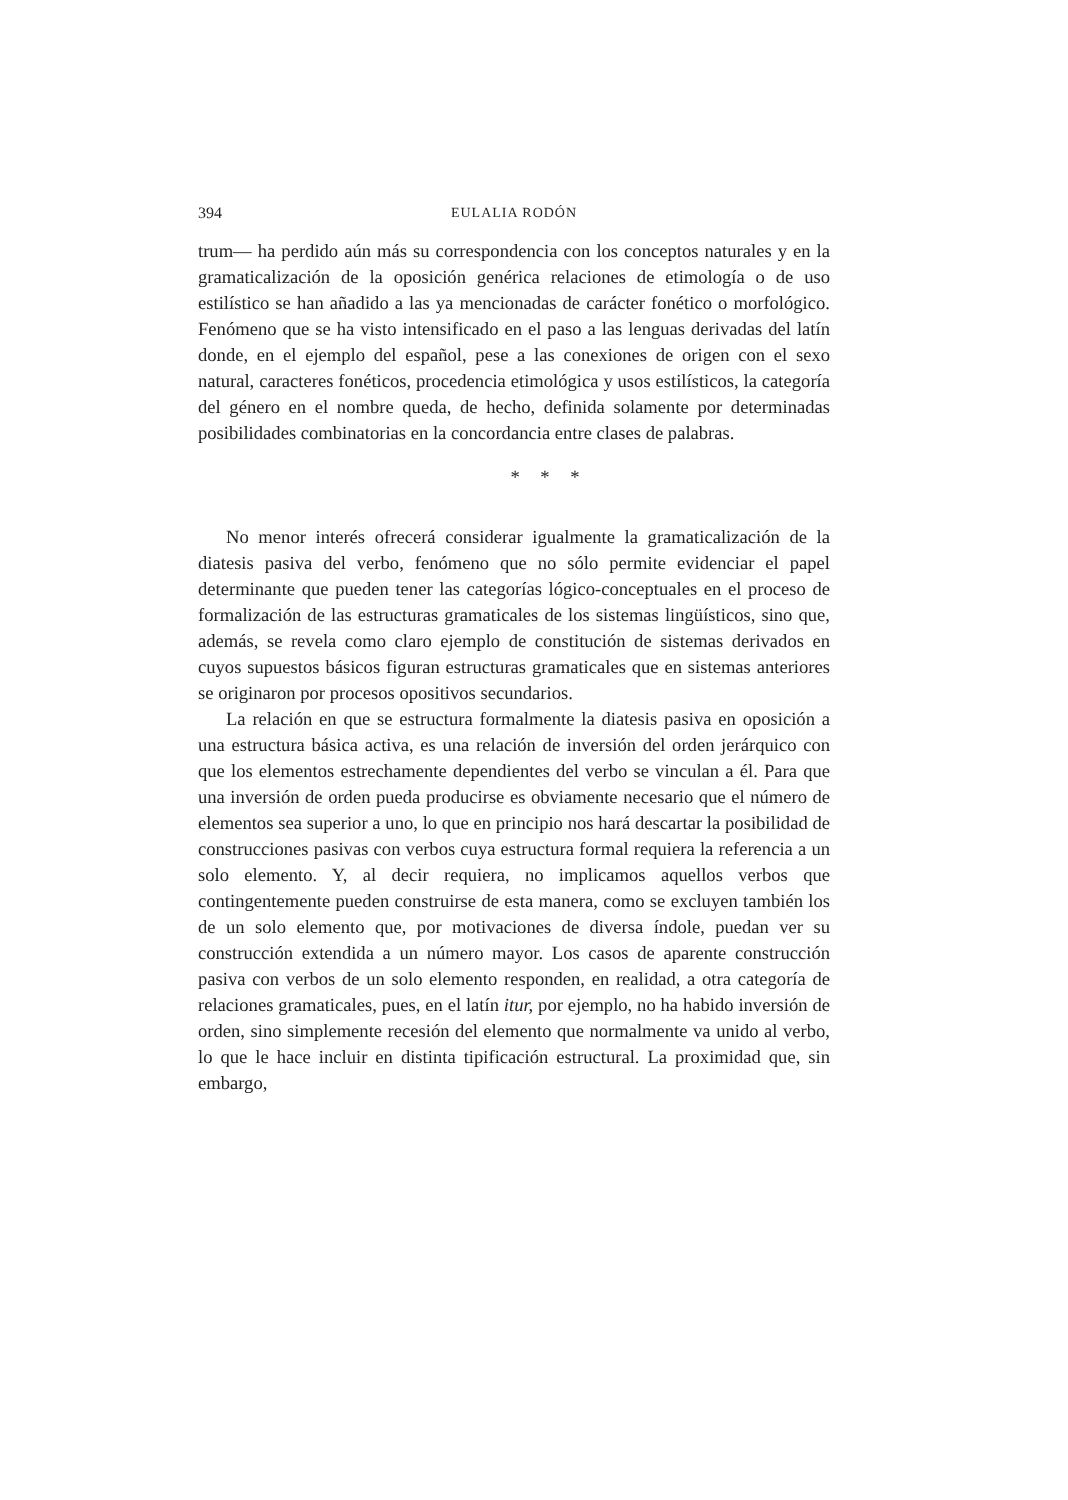394 EULALIA RODÓN
trum— ha perdido aún más su correspondencia con los conceptos naturales y en la gramaticalización de la oposición genérica relaciones de etimología o de uso estilístico se han añadido a las ya mencionadas de carácter fonético o morfológico. Fenómeno que se ha visto intensificado en el paso a las lenguas derivadas del latín donde, en el ejemplo del español, pese a las conexiones de origen con el sexo natural, caracteres fonéticos, procedencia etimológica y usos estilísticos, la categoría del género en el nombre queda, de hecho, definida solamente por determinadas posibilidades combinatorias en la concordancia entre clases de palabras.
* * *
No menor interés ofrecerá considerar igualmente la gramaticalización de la diatesis pasiva del verbo, fenómeno que no sólo permite evidenciar el papel determinante que pueden tener las categorías lógico-conceptuales en el proceso de formalización de las estructuras gramaticales de los sistemas lingüísticos, sino que, además, se revela como claro ejemplo de constitución de sistemas derivados en cuyos supuestos básicos figuran estructuras gramaticales que en sistemas anteriores se originaron por procesos opositivos secundarios.
La relación en que se estructura formalmente la diatesis pasiva en oposición a una estructura básica activa, es una relación de inversión del orden jerárquico con que los elementos estrechamente dependientes del verbo se vinculan a él. Para que una inversión de orden pueda producirse es obviamente necesario que el número de elementos sea superior a uno, lo que en principio nos hará descartar la posibilidad de construcciones pasivas con verbos cuya estructura formal requiera la referencia a un solo elemento. Y, al decir requiera, no implicamos aquellos verbos que contingentemente pueden construirse de esta manera, como se excluyen también los de un solo elemento que, por motivaciones de diversa índole, puedan ver su construcción extendida a un número mayor. Los casos de aparente construcción pasiva con verbos de un solo elemento responden, en realidad, a otra categoría de relaciones gramaticales, pues, en el latín itur, por ejemplo, no ha habido inversión de orden, sino simplemente recesión del elemento que normalmente va unido al verbo, lo que le hace incluir en distinta tipificación estructural. La proximidad que, sin embargo,